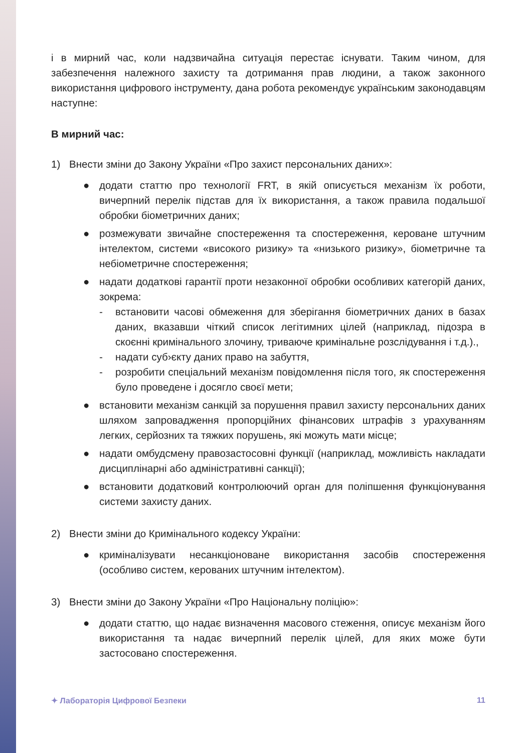і в мирний час, коли надзвичайна ситуація перестає існувати. Таким чином, для забезпечення належного захисту та дотримання прав людини, а також законного використання цифрового інструменту, дана робота рекомендує українським законодавцям наступне:
В мирний час:
1) Внести зміни до Закону України «Про захист персональних даних»:
● додати статтю про технології FRT, в якій описується механізм їх роботи, вичерпний перелік підстав для їх використання, а також правила подальшої обробки біометричних даних;
● розмежувати звичайне спостереження та спостереження, кероване штучним інтелектом, системи «високого ризику» та «низького ризику», біометричне та небіометричне спостереження;
● надати додаткові гарантії проти незаконної обробки особливих категорій даних, зокрема:
- встановити часові обмеження для зберігання біометричних даних в базах даних, вказавши чіткий список легітимних цілей (наприклад, підозра в скоєнні кримінального злочину, триваюче кримінальне розслідування і т.д.).,
- надати суб›єкту даних право на забуття,
- розробити спеціальний механізм повідомлення після того, як спостереження було проведене і досягло своєї мети;
● встановити механізм санкцій за порушення правил захисту персональних даних шляхом запровадження пропорційних фінансових штрафів з урахуванням легких, серйозних та тяжких порушень, які можуть мати місце;
● надати омбудсмену правозастосовні функції (наприклад, можливість накладати дисциплінарні або адміністративні санкції);
● встановити додатковий контролюючий орган для поліпшення функціонування системи захисту даних.
2) Внести зміни до Кримінального кодексу України:
● криміналізувати несанкціоноване використання засобів спостереження (особливо систем, керованих штучним інтелектом).
3) Внести зміни до Закону України «Про Національну поліцію»:
● додати статтю, що надає визначення масового стеження, описує механізм його використання та надає вичерпний перелік цілей, для яких може бути застосовано спостереження.
✦ Лабораторія Цифрової Безпеки 11